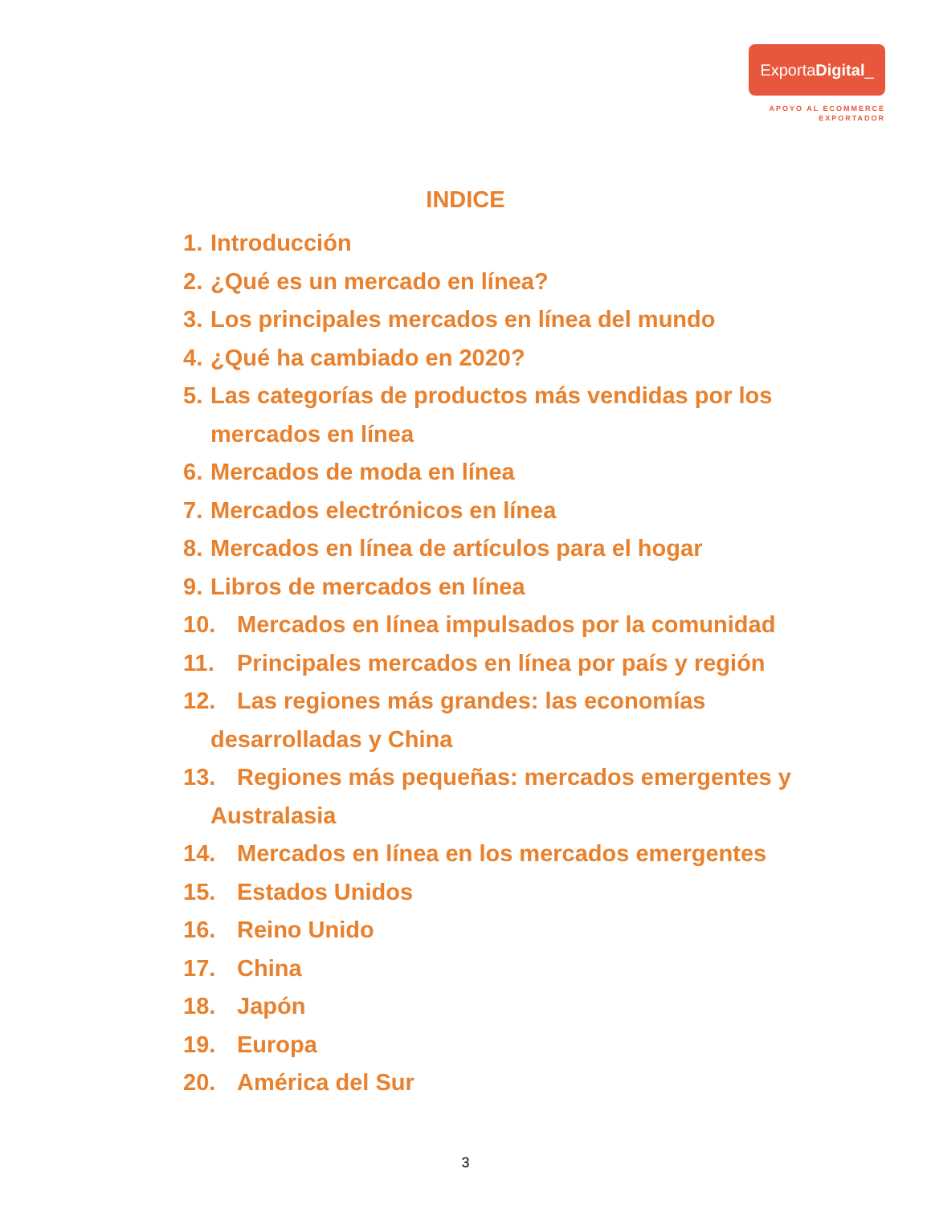ExportaDigital_
APOYO AL ECOMMERCE
EXPORTADOR
INDICE
1. Introducción
2. ¿Qué es un mercado en línea?
3. Los principales mercados en línea del mundo
4. ¿Qué ha cambiado en 2020?
5. Las categorías de productos más vendidas por los mercados en línea
6. Mercados de moda en línea
7. Mercados electrónicos en línea
8. Mercados en línea de artículos para el hogar
9. Libros de mercados en línea
10. Mercados en línea impulsados por la comunidad
11. Principales mercados en línea por país y región
12. Las regiones más grandes: las economías
desarrolladas y China
13. Regiones más pequeñas: mercados emergentes y
Australasia
14. Mercados en línea en los mercados emergentes
15. Estados Unidos
16. Reino Unido
17. China
18. Japón
19. Europa
20. América del Sur
3